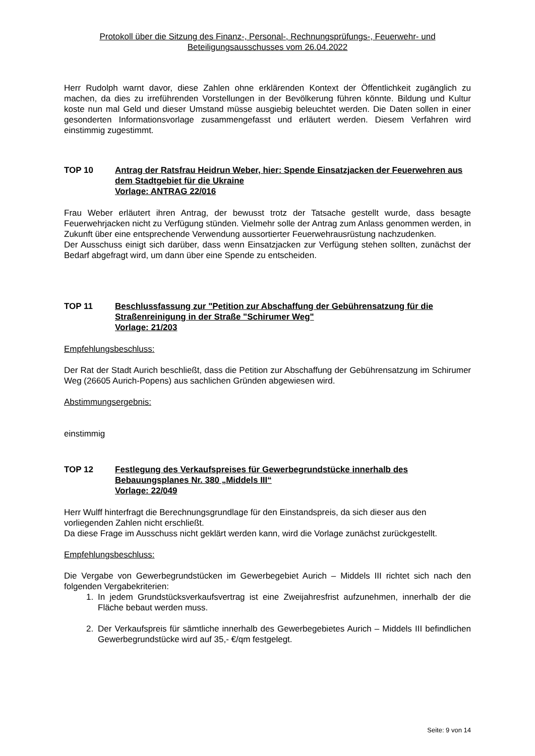Protokoll über die Sitzung des Finanz-, Personal-, Rechnungsprüfungs-, Feuerwehr- und
Beteiligungsausschusses vom 26.04.2022
Herr Rudolph warnt davor, diese Zahlen ohne erklärenden Kontext der Öffentlichkeit zugänglich zu machen, da dies zu irreführenden Vorstellungen in der Bevölkerung führen könnte. Bildung und Kultur koste nun mal Geld und dieser Umstand müsse ausgiebig beleuchtet werden. Die Daten sollen in einer gesonderten Informationsvorlage zusammengefasst und erläutert werden. Diesem Verfahren wird einstimmig zugestimmt.
TOP 10 Antrag der Ratsfrau Heidrun Weber, hier: Spende Einsatzjacken der Feuerwehren aus dem Stadtgebiet für die Ukraine
Vorlage: ANTRAG 22/016
Frau Weber erläutert ihren Antrag, der bewusst trotz der Tatsache gestellt wurde, dass besagte Feuerwehrjacken nicht zu Verfügung stünden. Vielmehr solle der Antrag zum Anlass genommen werden, in Zukunft über eine entsprechende Verwendung aussortierter Feuerwehrausrüstung nachzudenken.
Der Ausschuss einigt sich darüber, dass wenn Einsatzjacken zur Verfügung stehen sollten, zunächst der Bedarf abgefragt wird, um dann über eine Spende zu entscheiden.
TOP 11 Beschlussfassung zur "Petition zur Abschaffung der Gebührensatzung für die Straßenreinigung in der Straße "Schirumer Weg"
Vorlage: 21/203
Empfehlungsbeschluss:
Der Rat der Stadt Aurich beschließt, dass die Petition zur Abschaffung der Gebührensatzung im Schirumer Weg (26605 Aurich-Popens) aus sachlichen Gründen abgewiesen wird.
Abstimmungsergebnis:
einstimmig
TOP 12 Festlegung des Verkaufspreises für Gewerbegrundstücke innerhalb des Bebauungsplanes Nr. 380 „Middels III“
Vorlage: 22/049
Herr Wulff hinterfragt die Berechnungsgrundlage für den Einstandspreis, da sich dieser aus den vorliegenden Zahlen nicht erschließt.
Da diese Frage im Ausschuss nicht geklärt werden kann, wird die Vorlage zunächst zurückgestellt.
Empfehlungsbeschluss:
Die Vergabe von Gewerbegrundstücken im Gewerbegebiet Aurich – Middels III richtet sich nach den folgenden Vergabekriterien:
1. In jedem Grundstücksverkaufsvertrag ist eine Zweijahresfrist aufzunehmen, innerhalb der die Fläche bebaut werden muss.
2. Der Verkaufspreis für sämtliche innerhalb des Gewerbegebietes Aurich – Middels III befindlichen Gewerbegrundstücke wird auf 35,- €/qm festgelegt.
Seite: 9 von 14